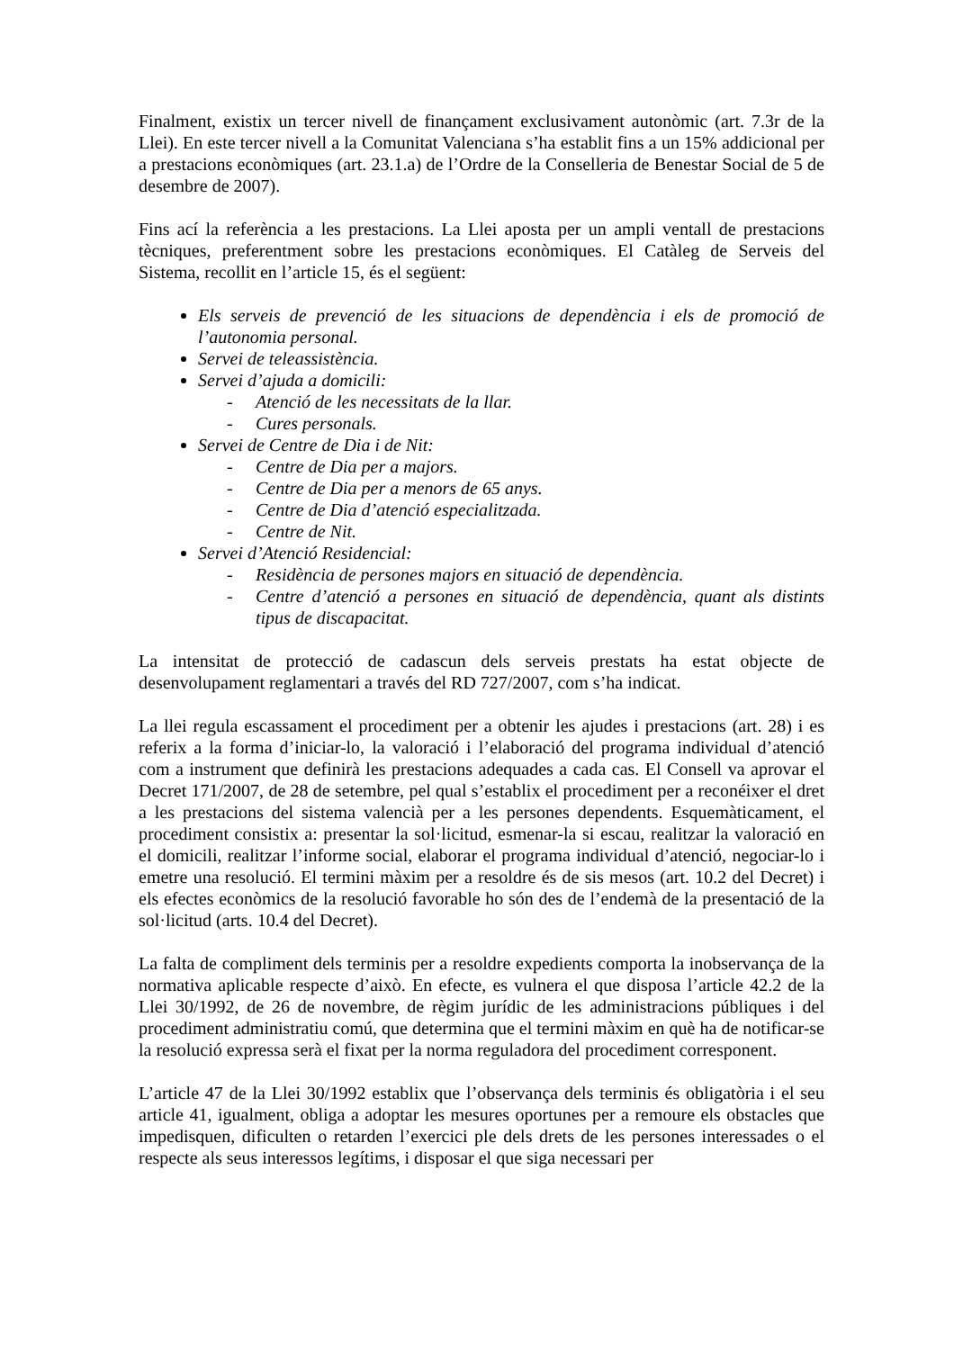Finalment, existix un tercer nivell de finançament exclusivament autonòmic (art. 7.3r de la Llei). En este tercer nivell a la Comunitat Valenciana s’ha establit fins a un 15% addicional per a prestacions econòmiques (art. 23.1.a) de l’Ordre de la Conselleria de Benestar Social de 5 de desembre de 2007).
Fins ací la referència a les prestacions. La Llei aposta per un ampli ventall de prestacions tècniques, preferentment sobre les prestacions econòmiques. El Catàleg de Serveis del Sistema, recollit en l’article 15, és el següent:
Els serveis de prevenció de les situacions de dependència i els de promoció de l’autonomia personal.
Servei de teleassistència.
Servei d’ajuda a domicili:
- Atenció de les necessitats de la llar.
- Cures personals.
Servei de Centre de Dia i de Nit:
- Centre de Dia per a majors.
- Centre de Dia per a menors de 65 anys.
- Centre de Dia d’atenció especialitzada.
- Centre de Nit.
Servei d’Atenció Residencial:
- Residència de persones majors en situació de dependència.
- Centre d’atenció a persones en situació de dependència, quant als distints tipus de discapacitat.
La intensitat de protecció de cadascun dels serveis prestats ha estat objecte de desenvolupament reglamentari a través del RD 727/2007, com s’ha indicat.
La llei regula escassament el procediment per a obtenir les ajudes i prestacions (art. 28) i es referix a la forma d’iniciar-lo, la valoració i l’elaboració del programa individual d’atenció com a instrument que definirà les prestacions adequades a cada cas. El Consell va aprovar el Decret 171/2007, de 28 de setembre, pel qual s’establix el procediment per a reconéixer el dret a les prestacions del sistema valencià per a les persones dependents. Esquemàticament, el procediment consistix a: presentar la sol·licitud, esmenar-la si escau, realitzar la valoració en el domicili, realitzar l’informe social, elaborar el programa individual d’atenció, negociar-lo i emetre una resolució. El termini màxim per a resoldre és de sis mesos (art. 10.2 del Decret) i els efectes econòmics de la resolució favorable ho són des de l’endemà de la presentació de la sol·licitud (arts. 10.4 del Decret).
La falta de compliment dels terminis per a resoldre expedients comporta la inobservança de la normativa aplicable respecte d’això. En efecte, es vulnera el que disposa l’article 42.2 de la Llei 30/1992, de 26 de novembre, de règim jurídic de les administracions públiques i del procediment administratiu comú, que determina que el termini màxim en què ha de notificar-se la resolució expressa serà el fixat per la norma reguladora del procediment corresponent.
L’article 47 de la Llei 30/1992 establix que l’observança dels terminis és obligatòria i el seu article 41, igualment, obliga a adoptar les mesures oportunes per a remoure els obstacles que impedisquen, dificulten o retarden l’exercici ple dels drets de les persones interessades o el respecte als seus interessos legítims, i disposar el que siga necessari per